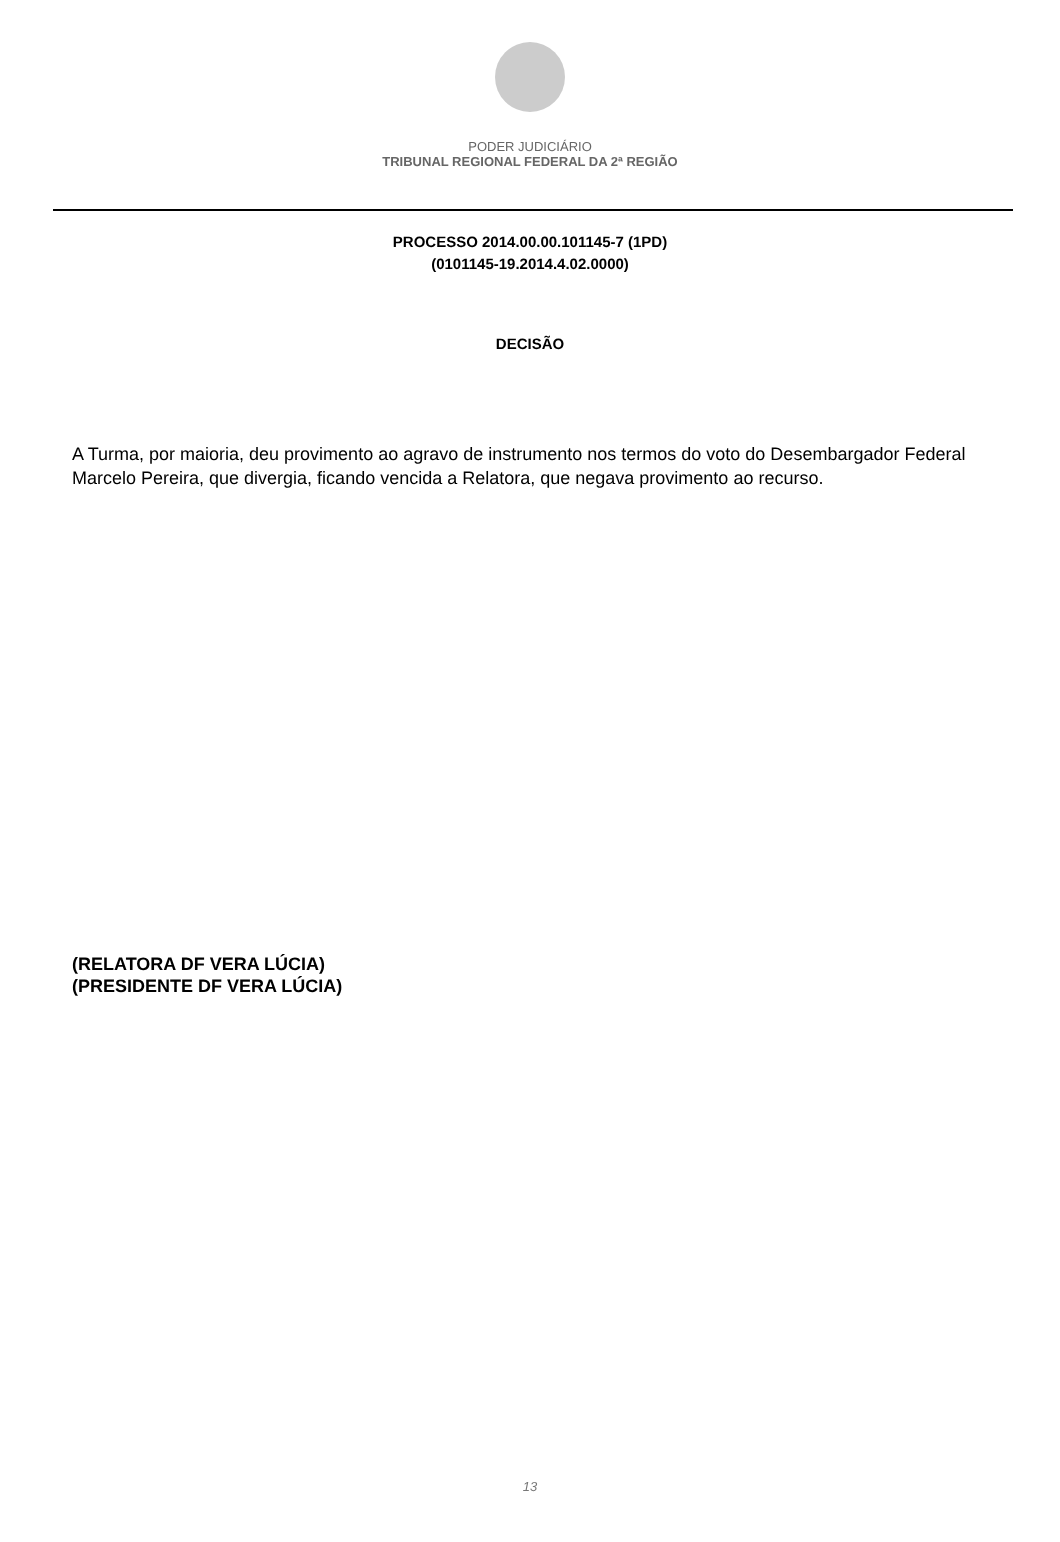PODER JUDICIÁRIO
TRIBUNAL REGIONAL FEDERAL DA 2ª REGIÃO
PROCESSO 2014.00.00.101145-7 (1PD)
(0101145-19.2014.4.02.0000)
DECISÃO
A Turma, por maioria, deu provimento ao agravo de instrumento nos termos do voto do Desembargador Federal Marcelo Pereira, que divergia, ficando vencida a Relatora, que negava provimento ao recurso.
(RELATORA DF VERA LÚCIA)
(PRESIDENTE DF VERA LÚCIA)
13